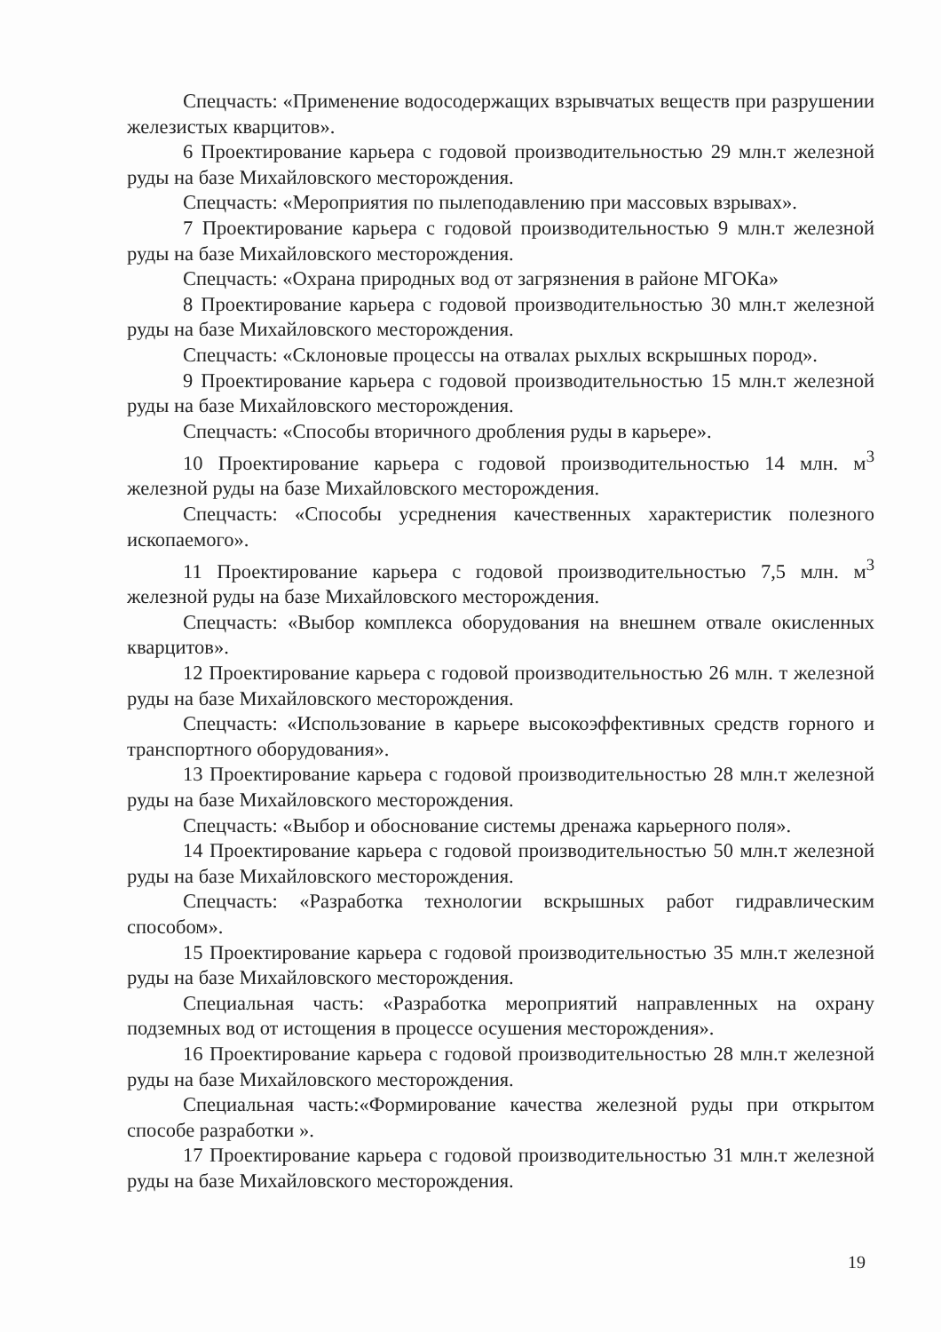Спецчасть: «Применение водосодержащих взрывчатых веществ при разрушении железистых кварцитов».
6 Проектирование карьера с годовой производительностью 29 млн.т железной руды на базе Михайловского месторождения.
Спецчасть: «Мероприятия по пылеподавлению при массовых взрывах».
7 Проектирование карьера с годовой производительностью 9 млн.т железной руды на базе Михайловского месторождения.
Спецчасть: «Охрана природных вод от загрязнения в районе МГОКа»
8 Проектирование карьера с годовой производительностью 30 млн.т железной руды на базе Михайловского месторождения.
Спецчасть: «Склоновые процессы на отвалах рыхлых вскрышных пород».
9 Проектирование карьера с годовой производительностью 15 млн.т железной руды на базе Михайловского месторождения.
Спецчасть: «Способы вторичного дробления руды в карьере».
10 Проектирование карьера с годовой производительностью 14 млн. м<sup>3</sup> железной руды на базе Михайловского месторождения.
Спецчасть: «Способы усреднения качественных характеристик полезного ископаемого».
11 Проектирование карьера с годовой производительностью 7,5 млн. м<sup>3</sup> железной руды на базе Михайловского месторождения.
Спецчасть: «Выбор комплекса оборудования на внешнем отвале окисленных кварцитов».
12 Проектирование карьера с годовой производительностью 26 млн. т железной руды на базе Михайловского месторождения.
Спецчасть: «Использование в карьере высокоэффективных средств горного и транспортного оборудования».
13 Проектирование карьера с годовой производительностью 28 млн.т железной руды на базе Михайловского месторождения.
Спецчасть: «Выбор и обоснование системы дренажа карьерного поля».
14 Проектирование карьера с годовой производительностью 50 млн.т железной руды на базе Михайловского месторождения.
Спецчасть: «Разработка технологии вскрышных работ гидравлическим способом».
15 Проектирование карьера с годовой производительностью 35 млн.т железной руды на базе Михайловского месторождения.
Специальная часть: «Разработка мероприятий направленных на охрану подземных вод от истощения в процессе осушения месторождения».
16 Проектирование карьера с годовой производительностью 28 млн.т железной руды на базе Михайловского месторождения.
Специальная часть:«Формирование качества железной руды при открытом способе разработки ».
17 Проектирование карьера с годовой производительностью 31 млн.т железной руды на базе Михайловского месторождения.
19